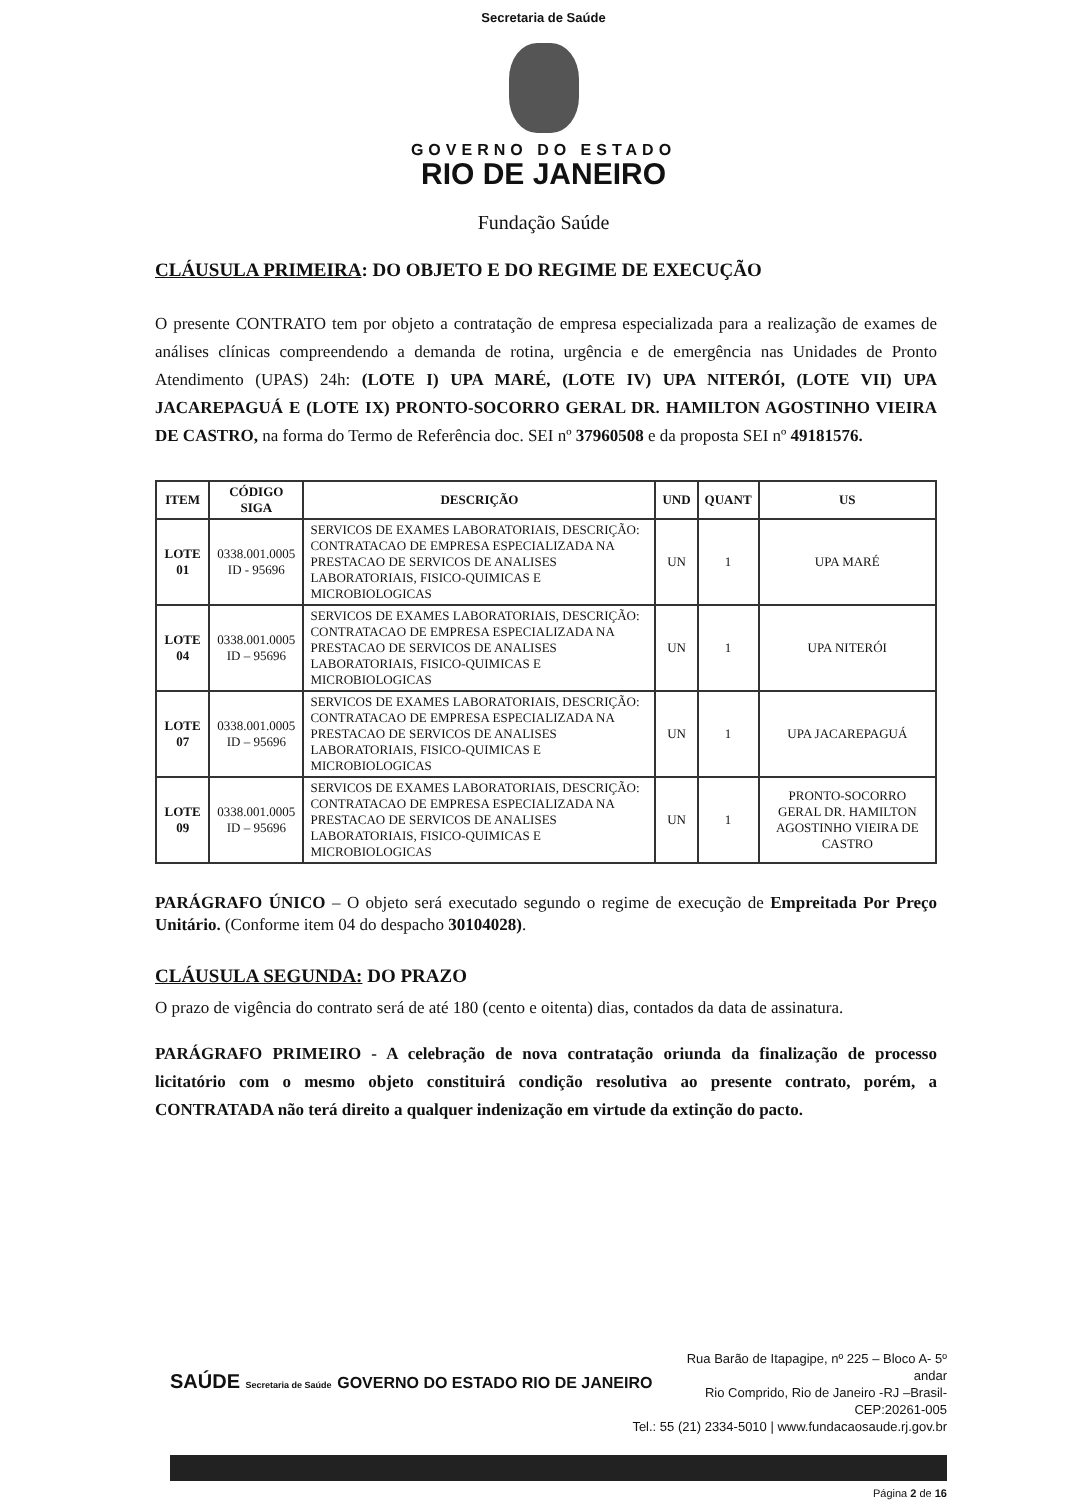Secretaria de Saúde
GOVERNO DO ESTADO
RIO DE JANEIRO
Fundação Saúde
CLÁUSULA PRIMEIRA: DO OBJETO E DO REGIME DE EXECUÇÃO
O presente CONTRATO tem por objeto a contratação de empresa especializada para a realização de exames de análises clínicas compreendendo a demanda de rotina, urgência e de emergência nas Unidades de Pronto Atendimento (UPAS) 24h: (LOTE I) UPA MARÉ, (LOTE IV) UPA NITERÓI, (LOTE VII) UPA JACAREPAGUÁ E (LOTE IX) PRONTO-SOCORRO GERAL DR. HAMILTON AGOSTINHO VIEIRA DE CASTRO, na forma do Termo de Referência doc. SEI nº 37960508 e da proposta SEI nº 49181576.
| ITEM | CÓDIGO SIGA | DESCRIÇÃO | UND | QUANT | US |
| --- | --- | --- | --- | --- | --- |
| LOTE 01 | 0338.001.0005 ID - 95696 | SERVICOS DE EXAMES LABORATORIAIS, DESCRIÇÃO: CONTRATACAO DE EMPRESA ESPECIALIZADA NA PRESTACAO DE SERVICOS DE ANALISES LABORATORIAIS, FISICO-QUIMICAS E MICROBIOLOGICAS | UN | 1 | UPA MARÉ |
| LOTE 04 | 0338.001.0005 ID – 95696 | SERVICOS DE EXAMES LABORATORIAIS, DESCRIÇÃO: CONTRATACAO DE EMPRESA ESPECIALIZADA NA PRESTACAO DE SERVICOS DE ANALISES LABORATORIAIS, FISICO-QUIMICAS E MICROBIOLOGICAS | UN | 1 | UPA NITERÓI |
| LOTE 07 | 0338.001.0005 ID – 95696 | SERVICOS DE EXAMES LABORATORIAIS, DESCRIÇÃO: CONTRATACAO DE EMPRESA ESPECIALIZADA NA PRESTACAO DE SERVICOS DE ANALISES LABORATORIAIS, FISICO-QUIMICAS E MICROBIOLOGICAS | UN | 1 | UPA JACAREPAGUÁ |
| LOTE 09 | 0338.001.0005 ID – 95696 | SERVICOS DE EXAMES LABORATORIAIS, DESCRIÇÃO: CONTRATACAO DE EMPRESA ESPECIALIZADA NA PRESTACAO DE SERVICOS DE ANALISES LABORATORIAIS, FISICO-QUIMICAS E MICROBIOLOGICAS | UN | 1 | PRONTO-SOCORRO GERAL DR. HAMILTON AGOSTINHO VIEIRA DE CASTRO |
PARÁGRAFO ÚNICO – O objeto será executado segundo o regime de execução de Empreitada Por Preço Unitário. (Conforme item 04 do despacho 30104028).
CLÁUSULA SEGUNDA: DO PRAZO
O prazo de vigência do contrato será de até 180 (cento e oitenta) dias, contados da data de assinatura.
PARÁGRAFO PRIMEIRO - A celebração de nova contratação oriunda da finalização de processo licitatório com o mesmo objeto constituirá condição resolutiva ao presente contrato, porém, a CONTRATADA não terá direito a qualquer indenização em virtude da extinção do pacto.
SAÚDE Secretaria de Saúde GOVERNO DO ESTADO RIO DE JANEIRO
Rua Barão de Itapagipe, nº 225 – Bloco A- 5º andar
Rio Comprido, Rio de Janeiro -RJ –Brasil- CEP:20261-005
Tel.: 55 (21) 2334-5010 | www.fundacaosaude.rj.gov.br
Página 2 de 16